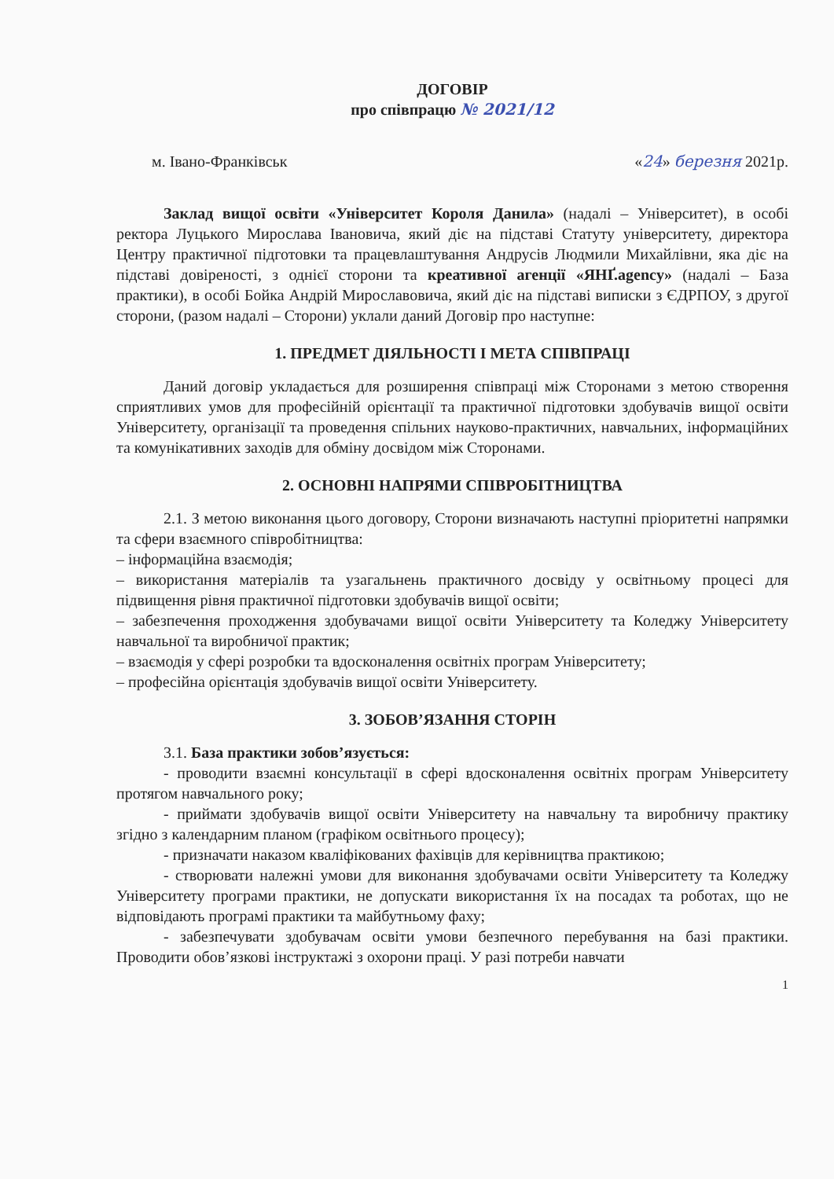ДОГОВІР
про співпрацю № 2021/12
м. Івано-Франківськ «24» березня 2021р.
Заклад вищої освіти «Університет Короля Данила» (надалі – Університет), в особі ректора Луцького Мирослава Івановича, який діє на підставі Статуту університету, директора Центру практичної підготовки та працевлаштування Андрусів Людмили Михайлівни, яка діє на підставі довіреності, з однієї сторони та креативної агенції «ЯНҐ.agency» (надалі – База практики), в особі Бойка Андрій Мирославовича, який діє на підставі виписки з ЄДРПОУ, з другої сторони, (разом надалі – Сторони) уклали даний Договір про наступне:
1. ПРЕДМЕТ ДІЯЛЬНОСТІ І МЕТА СПІВПРАЦІ
Даний договір укладається для розширення співпраці між Сторонами з метою створення сприятливих умов для професійній орієнтації та практичної підготовки здобувачів вищої освіти Університету, організації та проведення спільних науково-практичних, навчальних, інформаційних та комунікативних заходів для обміну досвідом між Сторонами.
2. ОСНОВНІ НАПРЯМИ СПІВРОБІТНИЦТВА
2.1. З метою виконання цього договору, Сторони визначають наступні пріоритетні напрямки та сфери взаємного співробітництва:
– інформаційна взаємодія;
– використання матеріалів та узагальнень практичного досвіду у освітньому процесі для підвищення рівня практичної підготовки здобувачів вищої освіти;
– забезпечення проходження здобувачами вищої освіти Університету та Коледжу Університету навчальної та виробничої практик;
– взаємодія у сфері розробки та вдосконалення освітніх програм Університету;
– професійна орієнтація здобувачів вищої освіти Університету.
3. ЗОБОВ’ЯЗАННЯ СТОРІН
3.1. База практики зобов’язується:
- проводити взаємні консультації в сфері вдосконалення освітніх програм Університету протягом навчального року;
- приймати здобувачів вищої освіти Університету на навчальну та виробничу практику згідно з календарним планом (графіком освітнього процесу);
- призначати наказом кваліфікованих фахівців для керівництва практикою;
- створювати належні умови для виконання здобувачами освіти Університету та Коледжу Університету програми практики, не допускати використання їх на посадах та роботах, що не відповідають програмі практики та майбутньому фаху;
- забезпечувати здобувачам освіти умови безпечного перебування на базі практики. Проводити обов’язкові інструктажі з охорони праці. У разі потреби навчати
1